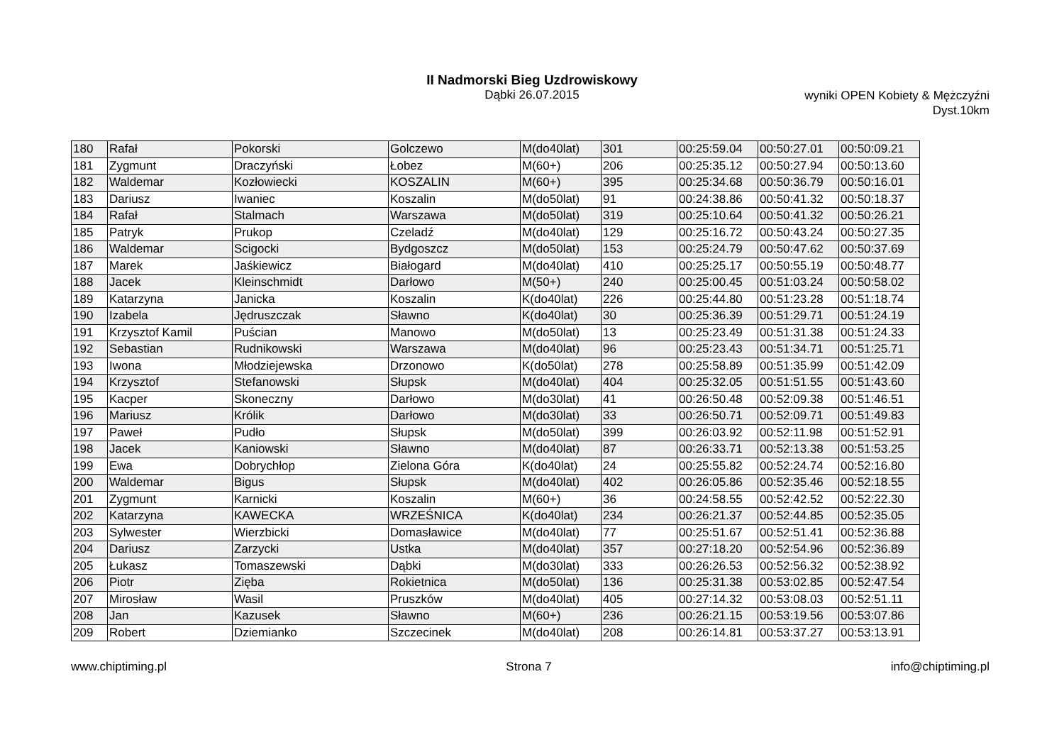II Nadmorski Bieg Uzdrowiskowy
Dąbki 26.07.2015
wyniki OPEN Kobiety & Mężczyźni
Dyst.10km
| 180 | Rafał | Pokorski | Golczewo | M(do40lat) | 301 | 00:25:59.04 | 00:50:27.01 | 00:50:09.21 |
| 181 | Zygmunt | Draczyński | Łobez | M(60+) | 206 | 00:25:35.12 | 00:50:27.94 | 00:50:13.60 |
| 182 | Waldemar | Kozłowiecki | KOSZALIN | M(60+) | 395 | 00:25:34.68 | 00:50:36.79 | 00:50:16.01 |
| 183 | Dariusz | Iwaniec | Koszalin | M(do50lat) | 91 | 00:24:38.86 | 00:50:41.32 | 00:50:18.37 |
| 184 | Rafał | Stalmach | Warszawa | M(do50lat) | 319 | 00:25:10.64 | 00:50:41.32 | 00:50:26.21 |
| 185 | Patryk | Prukop | Czeladź | M(do40lat) | 129 | 00:25:16.72 | 00:50:43.24 | 00:50:27.35 |
| 186 | Waldemar | Scigocki | Bydgoszcz | M(do50lat) | 153 | 00:25:24.79 | 00:50:47.62 | 00:50:37.69 |
| 187 | Marek | Jaśkiewicz | Białogard | M(do40lat) | 410 | 00:25:25.17 | 00:50:55.19 | 00:50:48.77 |
| 188 | Jacek | Kleinschmidt | Darłowo | M(50+) | 240 | 00:25:00.45 | 00:51:03.24 | 00:50:58.02 |
| 189 | Katarzyna | Janicka | Koszalin | K(do40lat) | 226 | 00:25:44.80 | 00:51:23.28 | 00:51:18.74 |
| 190 | Izabela | Jędruszczak | Sławno | K(do40lat) | 30 | 00:25:36.39 | 00:51:29.71 | 00:51:24.19 |
| 191 | Krzysztof Kamil | Puścian | Manowo | M(do50lat) | 13 | 00:25:23.49 | 00:51:31.38 | 00:51:24.33 |
| 192 | Sebastian | Rudnikowski | Warszawa | M(do40lat) | 96 | 00:25:23.43 | 00:51:34.71 | 00:51:25.71 |
| 193 | Iwona | Młodziejewska | Drzonowo | K(do50lat) | 278 | 00:25:58.89 | 00:51:35.99 | 00:51:42.09 |
| 194 | Krzysztof | Stefanowski | Słupsk | M(do40lat) | 404 | 00:25:32.05 | 00:51:51.55 | 00:51:43.60 |
| 195 | Kacper | Skoneczny | Darłowo | M(do30lat) | 41 | 00:26:50.48 | 00:52:09.38 | 00:51:46.51 |
| 196 | Mariusz | Królik | Darłowo | M(do30lat) | 33 | 00:26:50.71 | 00:52:09.71 | 00:51:49.83 |
| 197 | Paweł | Pudło | Słupsk | M(do50lat) | 399 | 00:26:03.92 | 00:52:11.98 | 00:51:52.91 |
| 198 | Jacek | Kaniowski | Sławno | M(do40lat) | 87 | 00:26:33.71 | 00:52:13.38 | 00:51:53.25 |
| 199 | Ewa | Dobrychłop | Zielona Góra | K(do40lat) | 24 | 00:25:55.82 | 00:52:24.74 | 00:52:16.80 |
| 200 | Waldemar | Bigus | Słupsk | M(do40lat) | 402 | 00:26:05.86 | 00:52:35.46 | 00:52:18.55 |
| 201 | Zygmunt | Karnicki | Koszalin | M(60+) | 36 | 00:24:58.55 | 00:52:42.52 | 00:52:22.30 |
| 202 | Katarzyna | KAWECKA | WRZEŚNICA | K(do40lat) | 234 | 00:26:21.37 | 00:52:44.85 | 00:52:35.05 |
| 203 | Sylwester | Wierzbicki | Domasławice | M(do40lat) | 77 | 00:25:51.67 | 00:52:51.41 | 00:52:36.88 |
| 204 | Dariusz | Zarzycki | Ustka | M(do40lat) | 357 | 00:27:18.20 | 00:52:54.96 | 00:52:36.89 |
| 205 | Łukasz | Tomaszewski | Dąbki | M(do30lat) | 333 | 00:26:26.53 | 00:52:56.32 | 00:52:38.92 |
| 206 | Piotr | Zięba | Rokietnica | M(do50lat) | 136 | 00:25:31.38 | 00:53:02.85 | 00:52:47.54 |
| 207 | Mirosław | Wasil | Pruszków | M(do40lat) | 405 | 00:27:14.32 | 00:53:08.03 | 00:52:51.11 |
| 208 | Jan | Kazusek | Sławno | M(60+) | 236 | 00:26:21.15 | 00:53:19.56 | 00:53:07.86 |
| 209 | Robert | Dziemianko | Szczecinek | M(do40lat) | 208 | 00:26:14.81 | 00:53:37.27 | 00:53:13.91 |
www.chiptiming.pl Strona 7 info@chiptiming.pl